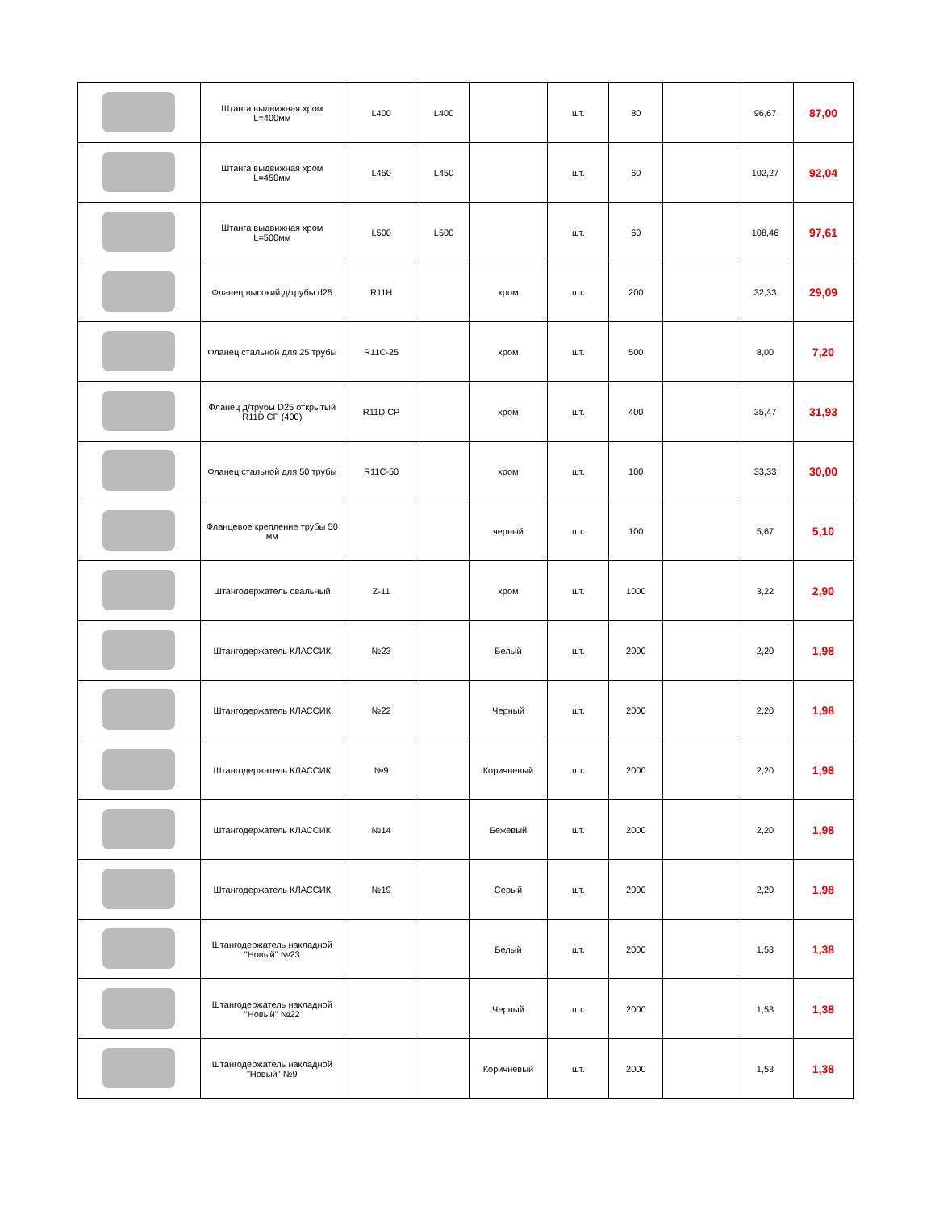| | Штанга выдвижная хром L=400мм | L400 | L400 | | шт. | 80 | | 96,67 | 87,00 |
| | Штанга выдвижная хром L=450мм | L450 | L450 | | шт. | 60 | | 102,27 | 92,04 |
| | Штанга выдвижная хром L=500мм | L500 | L500 | | шт. | 60 | | 108,46 | 97,61 |
| | Фланец высокий д/трубы d25 | R11H | | хром | шт. | 200 | | 32,33 | 29,09 |
| | Фланец стальной для 25 трубы | R11C-25 | | хром | шт. | 500 | | 8,00 | 7,20 |
| | Фланец д/трубы D25 открытый R11D CP (400) | R11D CP | | хром | шт. | 400 | | 35,47 | 31,93 |
| | Фланец стальной для 50 трубы | R11C-50 | | хром | шт. | 100 | | 33,33 | 30,00 |
| | Фланцевое крепление трубы 50 мм | | | черный | шт. | 100 | | 5,67 | 5,10 |
| | Штангодержатель овальный | Z-11 | | хром | шт. | 1000 | | 3,22 | 2,90 |
| | Штангодержатель КЛАССИК | №23 | | Белый | шт. | 2000 | | 2,20 | 1,98 |
| | Штангодержатель КЛАССИК | №22 | | Черный | шт. | 2000 | | 2,20 | 1,98 |
| | Штангодержатель КЛАССИК | №9 | | Коричневый | шт. | 2000 | | 2,20 | 1,98 |
| | Штангодержатель КЛАССИК | №14 | | Бежевый | шт. | 2000 | | 2,20 | 1,98 |
| | Штангодержатель КЛАССИК | №19 | | Серый | шт. | 2000 | | 2,20 | 1,98 |
| | Штангодержатель накладной "Новый" №23 | | | Белый | шт. | 2000 | | 1,53 | 1,38 |
| | Штангодержатель накладной "Новый" №22 | | | Черный | шт. | 2000 | | 1,53 | 1,38 |
| | Штангодержатель накладной "Новый" №9 | | | Коричневый | шт. | 2000 | | 1,53 | 1,38 |